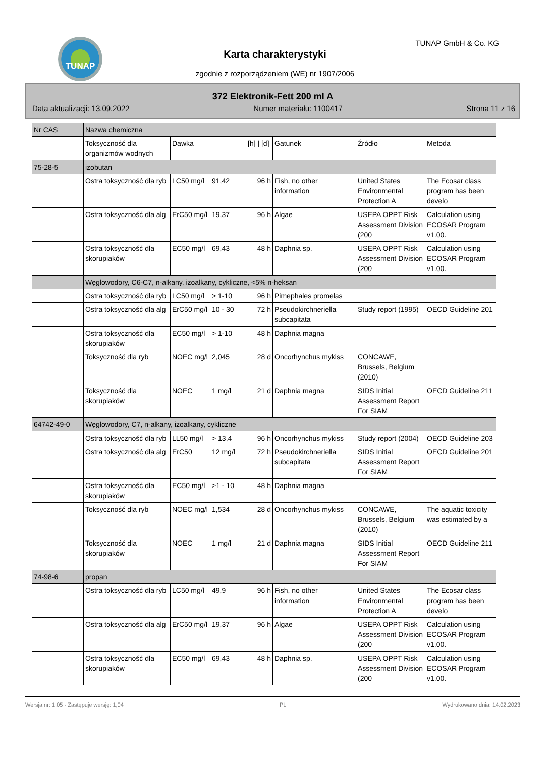TUNAP TUNAP GmbH & Co. KG
Karta charakterystyki
zgodnie z rozporządzeniem (WE) nr 1907/2006
372 Elektronik-Fett 200 ml A
Data aktualizacji: 13.09.2022 Numer materiału: 1100417 Strona 11 z 16
| Nr CAS | Nazwa chemiczna | | | | | | |
| --- | --- | --- | --- | --- | --- | --- | --- |
| | Toksyczność dla organizmów wodnych | Dawka | | [h] / [d] | Gatunek | Źródło | Metoda |
| 75-28-5 | izobutan | | | | | | |
| | Ostra toksyczność dla ryb | LC50 mg/l | 91,42 | 96 h | Fish, no other information | United States Environmental Protection A | The Ecosar class program has been develo |
| | Ostra toksyczność dla alg | ErC50 mg/l | 19,37 | 96 h | Algae | USEPA OPPT Risk Assessment Division (200 | Calculation using ECOSAR Program v1.00. |
| | Ostra toksyczność dla skorupiaków | EC50 mg/l | 69,43 | 48 h | Daphnia sp. | USEPA OPPT Risk Assessment Division (200 | Calculation using ECOSAR Program v1.00. |
| | Węglowodory, C6-C7, n-alkany, izoalkany, cykliczne, <5% n-heksan | | | | | | |
| | Ostra toksyczność dla ryb | LC50 mg/l | > 1-10 | 96 h | Pimephales promelas | | |
| | Ostra toksyczność dla alg | ErC50 mg/l | 10 - 30 | 72 h | Pseudokirchneriella subcapitata | Study report (1995) | OECD Guideline 201 |
| | Ostra toksyczność dla skorupiaków | EC50 mg/l | > 1-10 | 48 h | Daphnia magna | | |
| | Toksyczność dla ryb | NOEC mg/l | 2,045 | 28 d | Oncorhynchus mykiss | CONCAWE, Brussels, Belgium (2010) | |
| | Toksyczność dla skorupiaków | NOEC | 1 mg/l | 21 d | Daphnia magna | SIDS Initial Assessment Report For SIAM | OECD Guideline 211 |
| 64742-49-0 | Węglowodory, C7, n-alkany, izoalkany, cykliczne | | | | | | |
| | Ostra toksyczność dla ryb | LL50 mg/l | > 13,4 | 96 h | Oncorhynchus mykiss | Study report (2004) | OECD Guideline 203 |
| | Ostra toksyczność dla alg | ErC50 | 12 mg/l | 72 h | Pseudokirchneriella subcapitata | SIDS Initial Assessment Report For SIAM | OECD Guideline 201 |
| | Ostra toksyczność dla skorupiaków | EC50 mg/l | >1 - 10 | 48 h | Daphnia magna | | |
| | Toksyczność dla ryb | NOEC mg/l | 1,534 | 28 d | Oncorhynchus mykiss | CONCAWE, Brussels, Belgium (2010) | The aquatic toxicity was estimated by a |
| | Toksyczność dla skorupiaków | NOEC | 1 mg/l | 21 d | Daphnia magna | SIDS Initial Assessment Report For SIAM | OECD Guideline 211 |
| 74-98-6 | propan | | | | | | |
| | Ostra toksyczność dla ryb | LC50 mg/l | 49,9 | 96 h | Fish, no other information | United States Environmental Protection A | The Ecosar class program has been develo |
| | Ostra toksyczność dla alg | ErC50 mg/l | 19,37 | 96 h | Algae | USEPA OPPT Risk Assessment Division (200 | Calculation using ECOSAR Program v1.00. |
| | Ostra toksyczność dla skorupiaków | EC50 mg/l | 69,43 | 48 h | Daphnia sp. | USEPA OPPT Risk Assessment Division (200 | Calculation using ECOSAR Program v1.00. |
Wersja nr: 1,05 - Zastępuje wersję: 1,04 PL Wydrukowano dnia: 14.02.2023